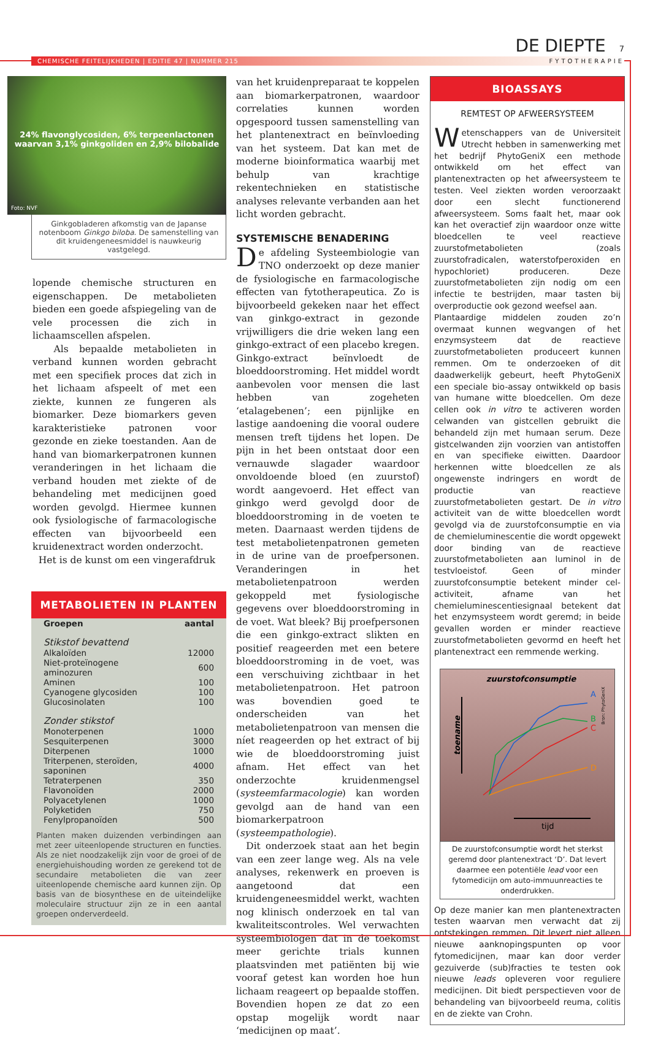DE DIEPTE 7
CHEMISCHE FEITELIJKHEDEN | EDITIE 47 | NUMMER 215
FYTOTHERAPIE
24% flavonglycosiden, 6% terpeenlactonen
waarvan 3,1% ginkgoliden en 2,9% bilobalide
Foto: NVF
Ginkgobladeren afkomstig van de Japanse notenboom Ginkgo biloba. De samenstelling van dit kruidengeneesmiddel is nauwkeurig vastgelegd.
lopende chemische structuren en eigenschappen. De metabolieten bieden een goede afspiegeling van de vele processen die zich in lichaamscellen afspelen.
Als bepaalde metabolieten in verband kunnen worden gebracht met een specifiek proces dat zich in het lichaam afspeelt of met een ziekte, kunnen ze fungeren als biomarker. Deze biomarkers geven karakteristieke patronen voor gezonde en zieke toestanden. Aan de hand van biomarkerpatronen kunnen veranderingen in het lichaam die verband houden met ziekte of de behandeling met medicijnen goed worden gevolgd. Hiermee kunnen ook fysiologische of farmacologische effecten van bijvoorbeeld een kruidenextract worden onderzocht.
Het is de kunst om een vingerafdruk
METABOLIETEN IN PLANTEN
| Groepen | aantal |
| --- | --- |
| Stikstof bevattend | |
| Alkaloïden | 12000 |
| Niet-proteïnogene aminozuren | 600 |
| Aminen | 100 |
| Cyanogene glycosiden | 100 |
| Glucosinolaten | 100 |
| Zonder stikstof | |
| Monoterpenen | 1000 |
| Sesquiterpenen | 3000 |
| Diterpenen | 1000 |
| Triterpenen, steroïden, saponinen | 4000 |
| Tetraterpenen | 350 |
| Flavonoïden | 2000 |
| Polyacetylenen | 1000 |
| Polyketiden | 750 |
| Fenylpropanoïden | 500 |
Planten maken duizenden verbindingen aan met zeer uiteenlopende structuren en functies. Als ze niet noodzakelijk zijn voor de groei of de energiehuishouding worden ze gerekend tot de secundaire metabolieten die van zeer uiteenlopende chemische aard kunnen zijn. Op basis van de biosynthese en de uiteindelijke moleculaire structuur zijn ze in een aantal groepen onderverdeeld.
van het kruidenpreparaat te koppelen aan biomarkerpatronen, waardoor correlaties kunnen worden opgespoord tussen samenstelling van het plantenextract en beïnvloeding van het systeem. Dat kan met de moderne bioinformatica waarbij met behulp van krachtige rekentechnieken en statistische analyses relevante verbanden aan het licht worden gebracht.
SYSTEMISCHE BENADERING
De afdeling Systeembiologie van TNO onderzoekt op deze manier de fysiologische en farmacologische effecten van fytotherapeutica. Zo is bijvoorbeeld gekeken naar het effect van ginkgo-extract in gezonde vrijwilligers die drie weken lang een ginkgo-extract of een placebo kregen. Ginkgo-extract beïnvloedt de bloeddoorstroming. Het middel wordt aanbevolen voor mensen die last hebben van zogeheten ‘etalagebenen’; een pijnlijke en lastige aandoening die vooral oudere mensen treft tijdens het lopen. De pijn in het been ontstaat door een vernauwde slagader waardoor onvoldoende bloed (en zuurstof) wordt aangevoerd. Het effect van ginkgo werd gevolgd door de bloeddoorstroming in de voeten te meten. Daarnaast werden tijdens de test metabolietenpatronen gemeten in de urine van de proefpersonen. Veranderingen in het metabolietenpatroon werden gekoppeld met fysiologische gegevens over bloeddoorstroming in de voet. Wat bleek? Bij proefpersonen die een ginkgo-extract slikten en positief reageerden met een betere bloeddoorstroming in de voet, was een verschuiving zichtbaar in het metabolietenpatroon. Het patroon was bovendien goed te onderscheiden van het metabolietenpatroon van mensen die níet reageerden op het extract of bij wie de bloeddoorstroming juist afnam. Het effect van het onderzochte kruidenmengsel (systeemfarmacologie) kan worden gevolgd aan de hand van een biomarkerpatroon (systeempathologie).
Dit onderzoek staat aan het begin van een zeer lange weg. Als na vele analyses, rekenwerk en proeven is aangetoond dat een kruidengeneesmiddel werkt, wachten nog klinisch onderzoek en tal van kwaliteitscontroles. Wel verwachten systeembiologen dat in de toekomst meer gerichte trials kunnen plaatsvinden met patiënten bij wie vooraf getest kan worden hoe hun lichaam reageert op bepaalde stoffen. Bovendien hopen ze dat zo een opstap mogelijk wordt naar ‘medicijnen op maat’.
BIOASSAYS
REMTEST OP AFWEERSYSTEEM
Wetenschappers van de Universiteit Utrecht hebben in samenwerking met het bedrijf PhytoGeniX een methode ontwikkeld om het effect van plantenextracten op het afweersysteem te testen. Veel ziekten worden veroorzaakt door een slecht functionerend afweersysteem. Soms faalt het, maar ook kan het overactief zijn waardoor onze witte bloedcellen te veel reactieve zuurstofmetabolieten (zoals zuurstofradicalen, waterstofperoxiden en hypochloriet) produceren. Deze zuurstofmetabolieten zijn nodig om een infectie te bestrijden, maar tasten bij overproductie ook gezond weefsel aan.
Plantaardige middelen zouden zo’n overmaat kunnen wegvangen of het enzymsysteem dat de reactieve zuurstofmetabolieten produceert kunnen remmen. Om te onderzoeken of dit daadwerkelijk gebeurt, heeft PhytoGeniX een speciale bio-assay ontwikkeld op basis van humane witte bloedcellen. Om deze cellen ook in vitro te activeren worden celwanden van gistcellen gebruikt die behandeld zijn met humaan serum. Deze gistcelwanden zijn voorzien van antistoffen en van specifieke eiwitten. Daardoor herkennen witte bloedcellen ze als ongewenste indringers en wordt de productie van reactieve zuurstofmetabolieten gestart. De in vitro activiteit van de witte bloedcellen wordt gevolgd via de zuurstofconsumptie en via de chemieluminescentie die wordt opgewekt door binding van de reactieve zuurstofmetabolieten aan luminol in de testvloeistof. Geen of minder zuurstofconsumptie betekent minder cel-activiteit, afname van het chemieluminescentiesignaal betekent dat het enzymsysteem wordt geremd; in beide gevallen worden er minder reactieve zuurstofmetabolieten gevormd en heeft het plantenextract een remmende werking.
zuurstofconsumptie
toename
tijd
Bron: PhytoGeniX
A
B
C
D
De zuurstofconsumptie wordt het sterkst geremd door plantenextract ‘D’. Dat levert daarmee een potentiële lead voor een fytomedicijn om auto-immuunreacties te onderdrukken.
Op deze manier kan men plantenextracten testen waarvan men verwacht dat zij ontstekingen remmen. Dit levert niet alleen nieuwe aanknopingspunten op voor fytomedicijnen, maar kan door verder gezuiverde (sub)fracties te testen ook nieuwe leads opleveren voor reguliere medicijnen. Dit biedt perspectieven voor de behandeling van bijvoorbeeld reuma, colitis en de ziekte van Crohn.